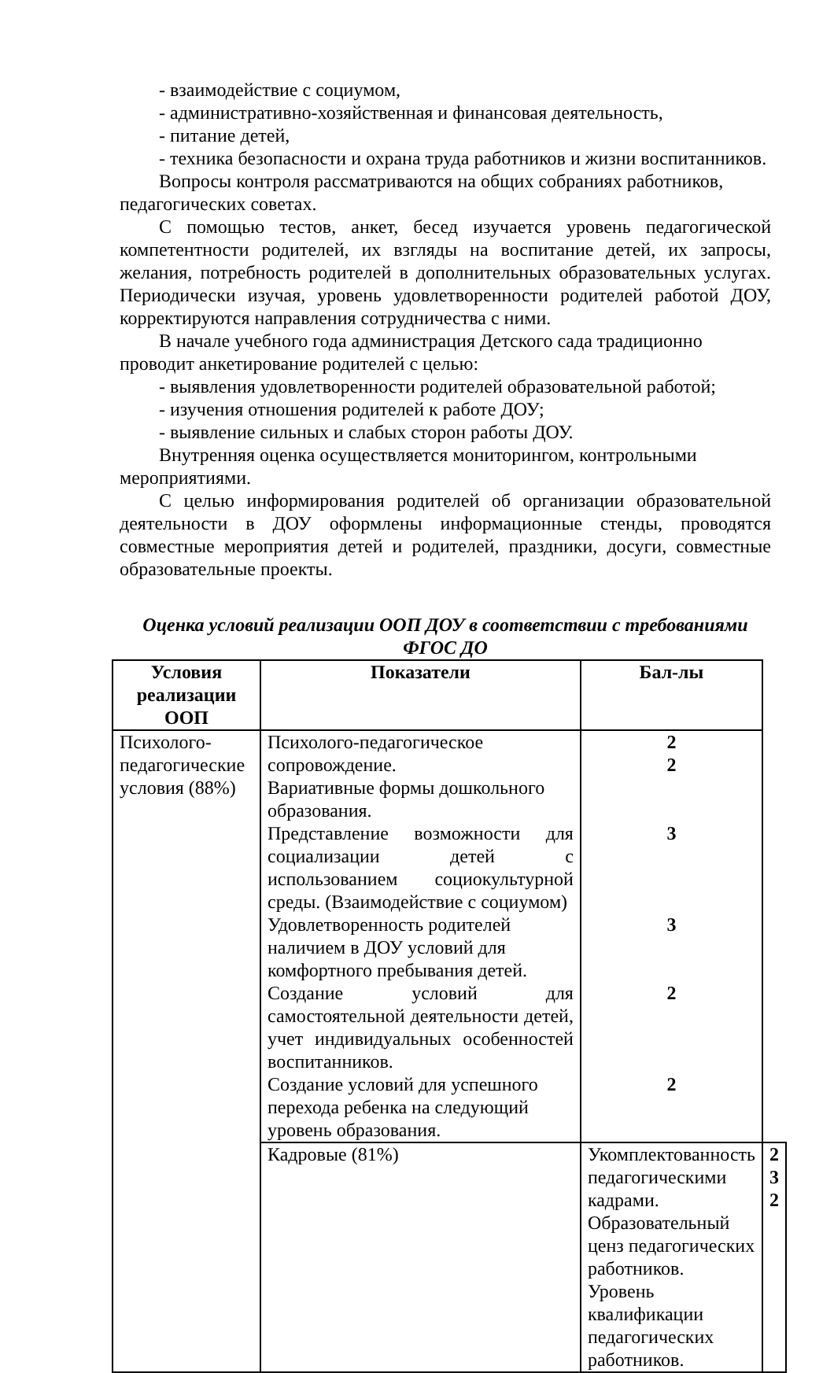- взаимодействие с социумом,
- административно-хозяйственная и финансовая деятельность,
- питание детей,
- техника безопасности и охрана труда работников и жизни воспитанников.
Вопросы контроля рассматриваются на общих собраниях работников, педагогических советах.
С помощью тестов, анкет, бесед изучается уровень педагогической компетентности родителей, их взгляды на воспитание детей, их запросы, желания, потребность родителей в дополнительных образовательных услугах. Периодически изучая, уровень удовлетворенности родителей работой ДОУ, корректируются направления сотрудничества с ними.
В начале учебного года администрация Детского сада традиционно проводит анкетирование родителей с целью:
- выявления удовлетворенности родителей образовательной работой;
- изучения отношения родителей к работе ДОУ;
- выявление сильных и слабых сторон работы ДОУ.
Внутренняя оценка осуществляется мониторингом, контрольными мероприятиями.
С целью информирования родителей об организации образовательной деятельности в ДОУ оформлены информационные стенды, проводятся совместные мероприятия детей и родителей, праздники, досуги, совместные образовательные проекты.
Оценка условий реализации ООП ДОУ в соответствии с требованиями ФГОС ДО
| Условия реализации ООП | Показатели | Бал-лы | |
| --- | --- | --- | --- |
| Психолого-педагогические условия (88%) | Психолого-педагогическое сопровождение. Вариативные формы дошкольного образования. | 2 2 | |
| | Представление возможности для социализации детей с использованием социокультурной среды. (Взаимодействие с социумом) | 3 | |
| | Удовлетворенность родителей наличием в ДОУ условий для комфортного пребывания детей. | 3 | |
| | Создание условий для самостоятельной деятельности детей, учет индивидуальных особенностей воспитанников. | 2 | |
| | Создание условий для успешного перехода ребенка на следующий уровень образования. | 2 | |
| | Кадровые (81%) | Укомплектованность педагогическими кадрами. Образовательный ценз педагогических работников. Уровень квалификации педагогических работников. | 2 3 2 |